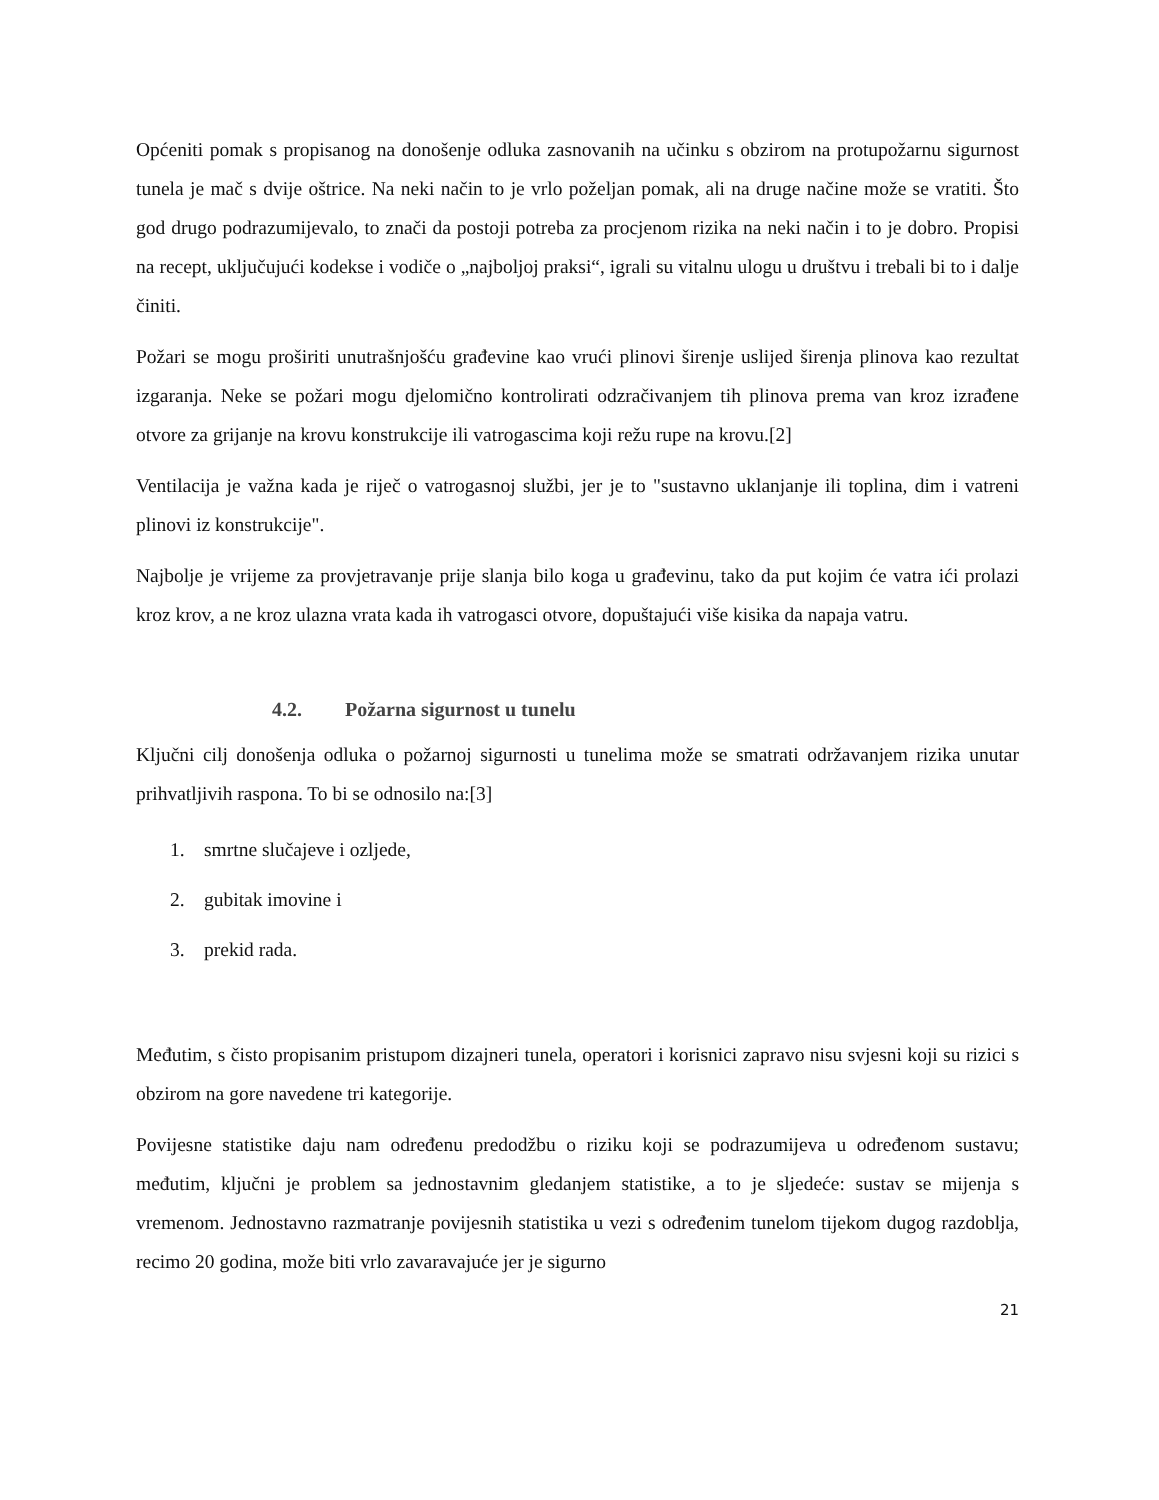Općeniti pomak s propisanog na donošenje odluka zasnovanih na učinku s obzirom na protupožarnu sigurnost tunela je mač s dvije oštrice. Na neki način to je vrlo poželjan pomak, ali na druge načine može se vratiti. Što god drugo podrazumijevalo, to znači da postoji potreba za procjenom rizika na neki način i to je dobro. Propisi na recept, uključujući kodekse i vodiče o „najboljoj praksi“, igrali su vitalnu ulogu u društvu i trebali bi to i dalje činiti.
Požari se mogu proširiti unutrašnjošću građevine kao vrući plinovi širenje uslijed širenja plinova kao rezultat izgaranja. Neke se požari mogu djelomično kontrolirati odzračivanjem tih plinova prema van kroz izrađene otvore za grijanje na krovu konstrukcije ili vatrogascima koji režu rupe na krovu.[2]
Ventilacija je važna kada je riječ o vatrogasnoj službi, jer je to "sustavno uklanjanje ili toplina, dim i vatreni plinovi iz konstrukcije".
Najbolje je vrijeme za provjetravanje prije slanja bilo koga u građevinu, tako da put kojim će vatra ići prolazi kroz krov, a ne kroz ulazna vrata kada ih vatrogasci otvore, dopuštajući više kisika da napaja vatru.
4.2. Požarna sigurnost u tunelu
Ključni cilj donošenja odluka o požarnoj sigurnosti u tunelima može se smatrati održavanjem rizika unutar prihvatljivih raspona. To bi se odnosilo na:[3]
1. smrtne slučajeve i ozljede,
2. gubitak imovine i
3. prekid rada.
Međutim, s čisto propisanim pristupom dizajneri tunela, operatori i korisnici zapravo nisu svjesni koji su rizici s obzirom na gore navedene tri kategorije.
Povijesne statistike daju nam određenu predodžbu o riziku koji se podrazumijeva u određenom sustavu; međutim, ključni je problem sa jednostavnim gledanjem statistike, a to je sljedeće: sustav se mijenja s vremenom. Jednostavno razmatranje povijesnih statistika u vezi s određenim tunelom tijekom dugog razdoblja, recimo 20 godina, može biti vrlo zavaravajuće jer je sigurno
21